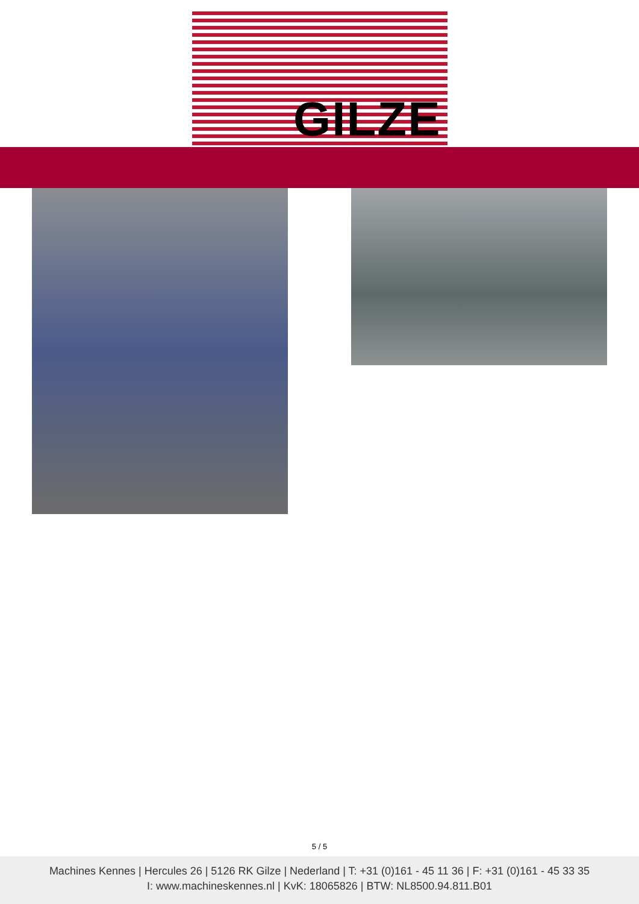GILZE
5 / 5
Machines Kennes | Hercules 26 | 5126 RK Gilze | Nederland | T: +31 (0)161 - 45 11 36 | F: +31 (0)161 - 45 33 35
I: www.machineskennes.nl | KvK: 18065826 | BTW: NL8500.94.811.B01